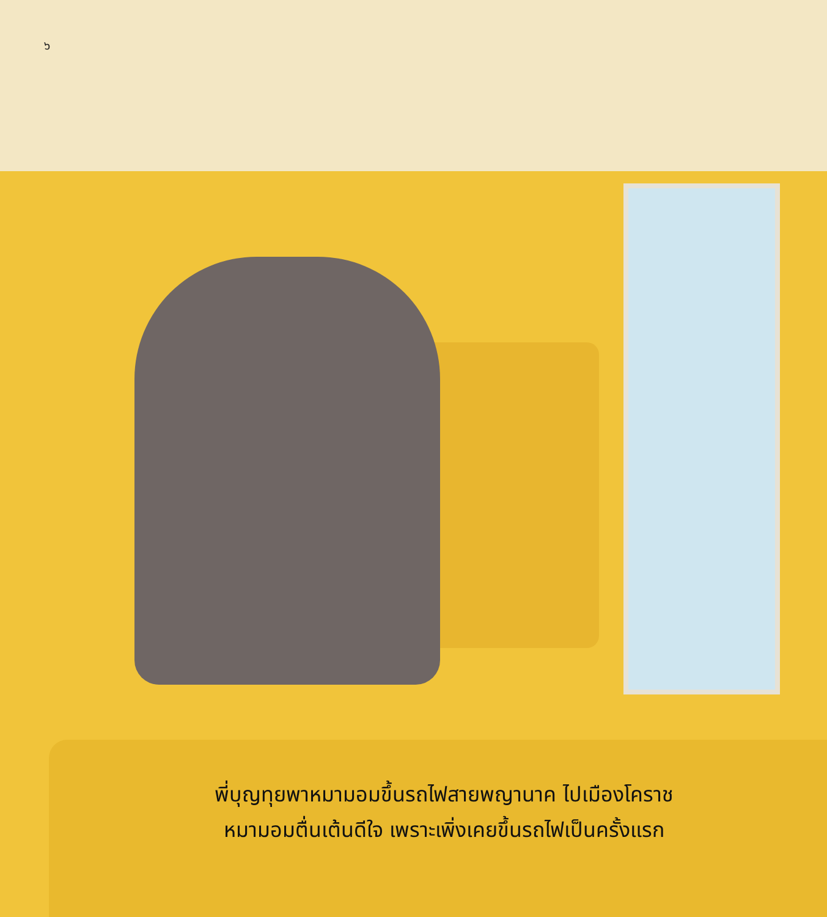๖
พี่บุญทุยพาหมามอมขึ้นรถไฟสายพญานาค ไปเมืองโคราช
หมามอมตื่นเต้นดีใจ เพราะเพิ่งเคยขึ้นรถไฟเป็นครั้งแรก